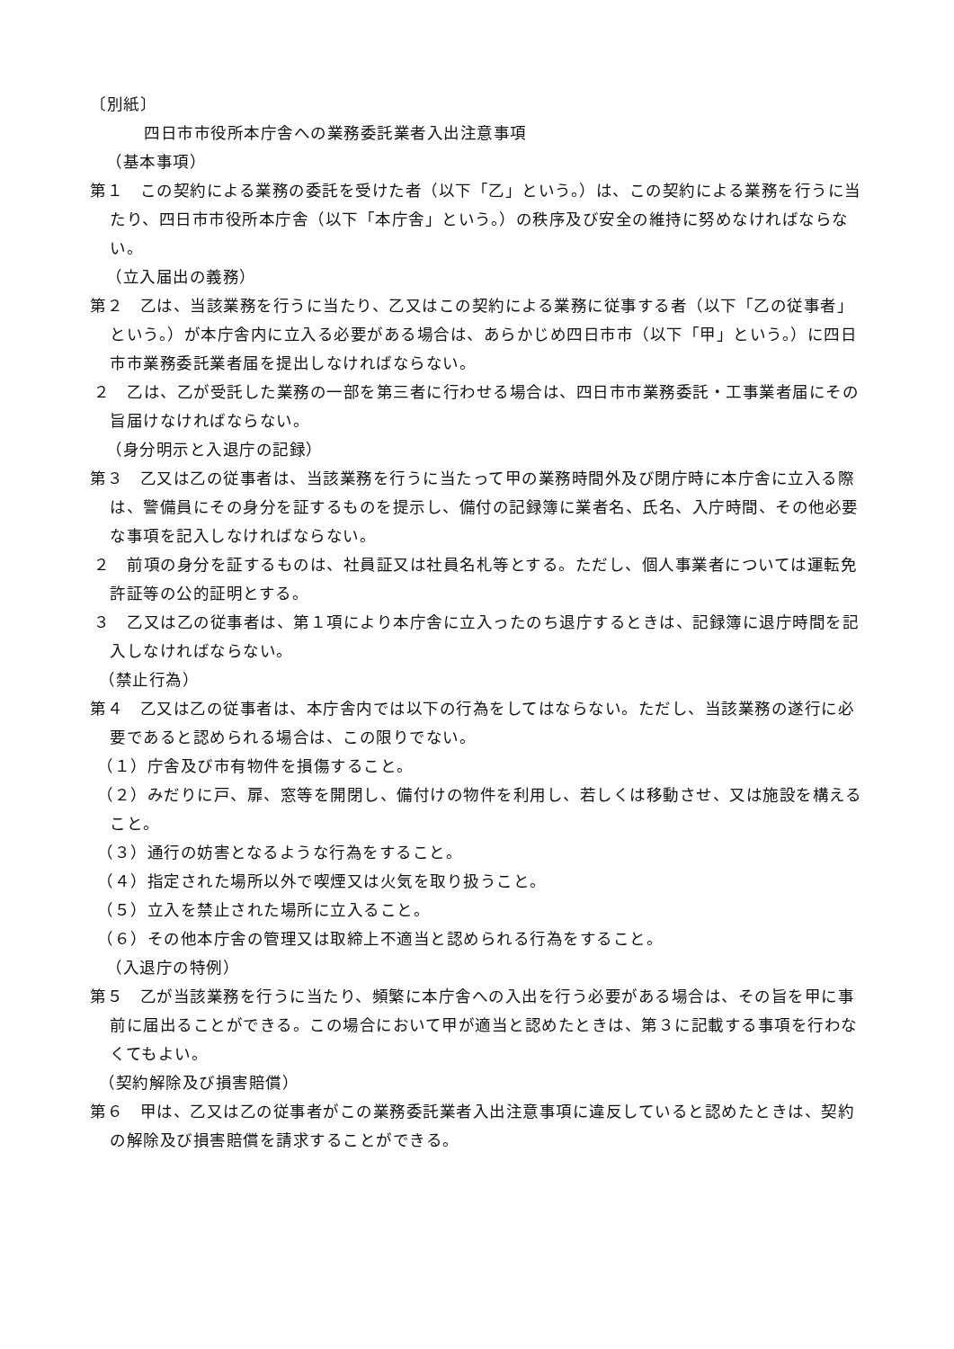〔別紙〕
四日市市役所本庁舎への業務委託業者入出注意事項
（基本事項）
第１　この契約による業務の委託を受けた者（以下「乙」という。）は、この契約による業務を行うに当たり、四日市市役所本庁舎（以下「本庁舎」という。）の秩序及び安全の維持に努めなければならない。
（立入届出の義務）
第２　乙は、当該業務を行うに当たり、乙又はこの契約による業務に従事する者（以下「乙の従事者」という。）が本庁舎内に立入る必要がある場合は、あらかじめ四日市市（以下「甲」という。）に四日市市業務委託業者届を提出しなければならない。
２　乙は、乙が受託した業務の一部を第三者に行わせる場合は、四日市市業務委託・工事業者届にその旨届けなければならない。
（身分明示と入退庁の記録）
第３　乙又は乙の従事者は、当該業務を行うに当たって甲の業務時間外及び閉庁時に本庁舎に立入る際は、警備員にその身分を証するものを提示し、備付の記録簿に業者名、氏名、入庁時間、その他必要な事項を記入しなければならない。
２　前項の身分を証するものは、社員証又は社員名札等とする。ただし、個人事業者については運転免許証等の公的証明とする。
３　乙又は乙の従事者は、第１項により本庁舎に立入ったのち退庁するときは、記録簿に退庁時間を記入しなければならない。
（禁止行為）
第４　乙又は乙の従事者は、本庁舎内では以下の行為をしてはならない。ただし、当該業務の遂行に必要であると認められる場合は、この限りでない。
（１）庁舎及び市有物件を損傷すること。
（２）みだりに戸、扉、窓等を開閉し、備付けの物件を利用し、若しくは移動させ、又は施設を構えること。
（３）通行の妨害となるような行為をすること。
（４）指定された場所以外で喫煙又は火気を取り扱うこと。
（５）立入を禁止された場所に立入ること。
（６）その他本庁舎の管理又は取締上不適当と認められる行為をすること。
（入退庁の特例）
第５　乙が当該業務を行うに当たり、頻繁に本庁舎への入出を行う必要がある場合は、その旨を甲に事前に届出ることができる。この場合において甲が適当と認めたときは、第３に記載する事項を行わなくてもよい。
（契約解除及び損害賠償）
第６　甲は、乙又は乙の従事者がこの業務委託業者入出注意事項に違反していると認めたときは、契約の解除及び損害賠償を請求することができる。